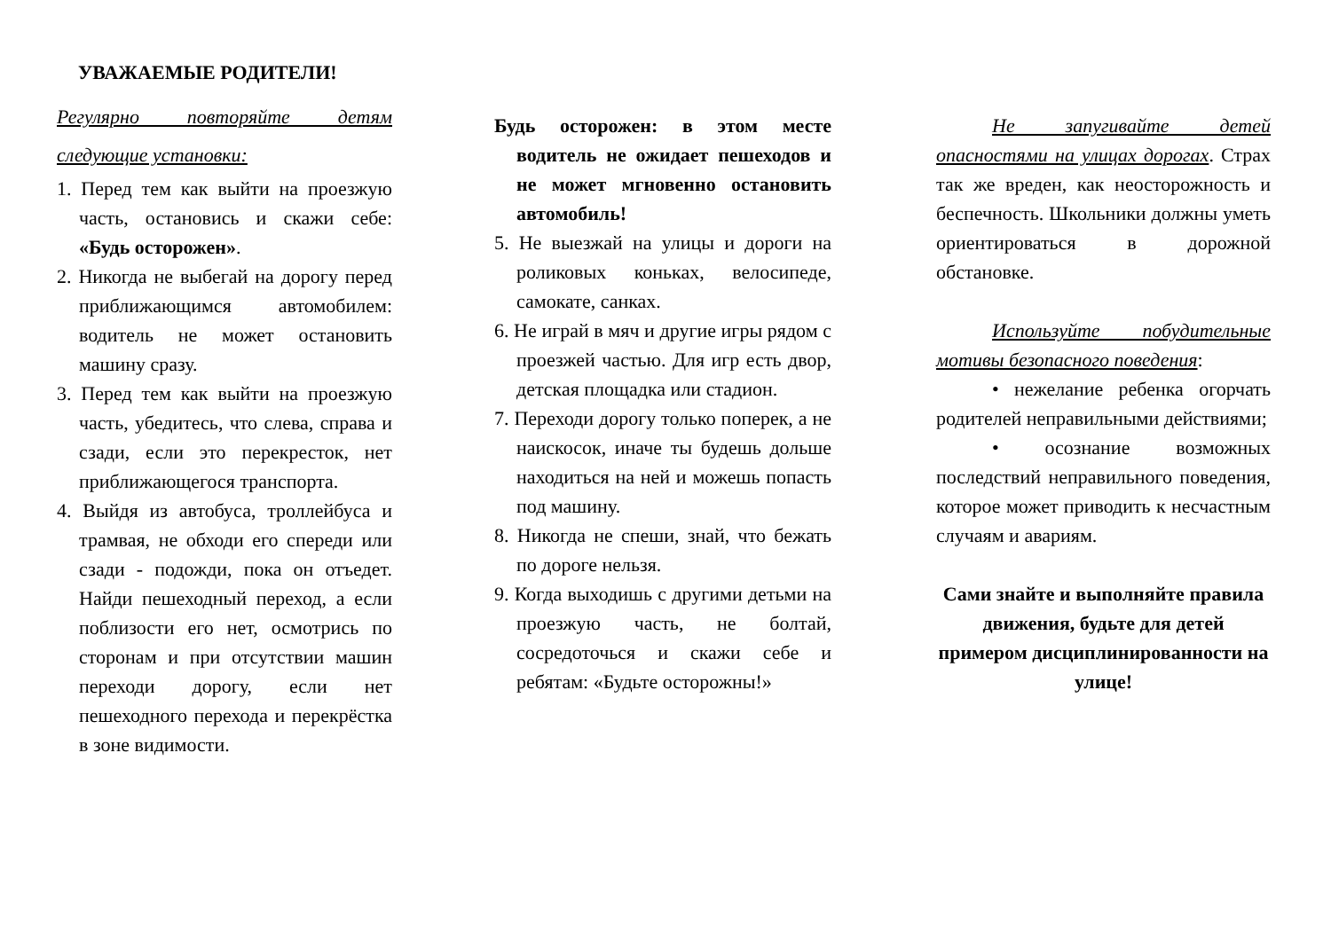УВАЖАЕМЫЕ РОДИТЕЛИ!
Регулярно повторяйте детям следующие установки:
1. Перед тем как выйти на проезжую часть, остановись и скажи себе: «Будь осторожен».
2. Никогда не выбегай на дорогу перед приближающимся автомобилем: водитель не может остановить машину сразу.
3. Перед тем как выйти на проезжую часть, убедитесь, что слева, справа и сзади, если это перекресток, нет приближающегося транспорта.
4. Выйдя из автобуса, троллейбуса и трамвая, не обходи его спереди или сзади - подожди, пока он отъедет. Найди пешеходный переход, а если поблизости его нет, осмотрись по сторонам и при отсутствии машин переходи дорогу, если нет пешеходного перехода и перекрёстка в зоне видимости.
Будь осторожен: в этом месте водитель не ожидает пешеходов и не может мгновенно остановить автомобиль!
5. Не выезжай на улицы и дороги на роликовых коньках, велосипеде, самокате, санках.
6. Не играй в мяч и другие игры рядом с проезжей частью. Для игр есть двор, детская площадка или стадион.
7. Переходи дорогу только поперек, а не наискосок, иначе ты будешь дольше находиться на ней и можешь попасть под машину.
8. Никогда не спеши, знай, что бежать по дороге нельзя.
9. Когда выходишь с другими детьми на проезжую часть, не болтай, сосредоточься и скажи себе и ребятам: «Будьте осторожны!»
Не запугивайте детей опасностями на улицах дорогах. Страх так же вреден, как неосторожность и беспечность. Школьники должны уметь ориентироваться в дорожной обстановке.
Используйте побудительные мотивы безопасного поведения:
• нежелание ребенка огорчать родителей неправильными действиями;
• осознание возможных последствий неправильного поведения, которое может приводить к несчастным случаям и авариям.
Сами знайте и выполняйте правила движения, будьте для детей примером дисциплинированности на улице!